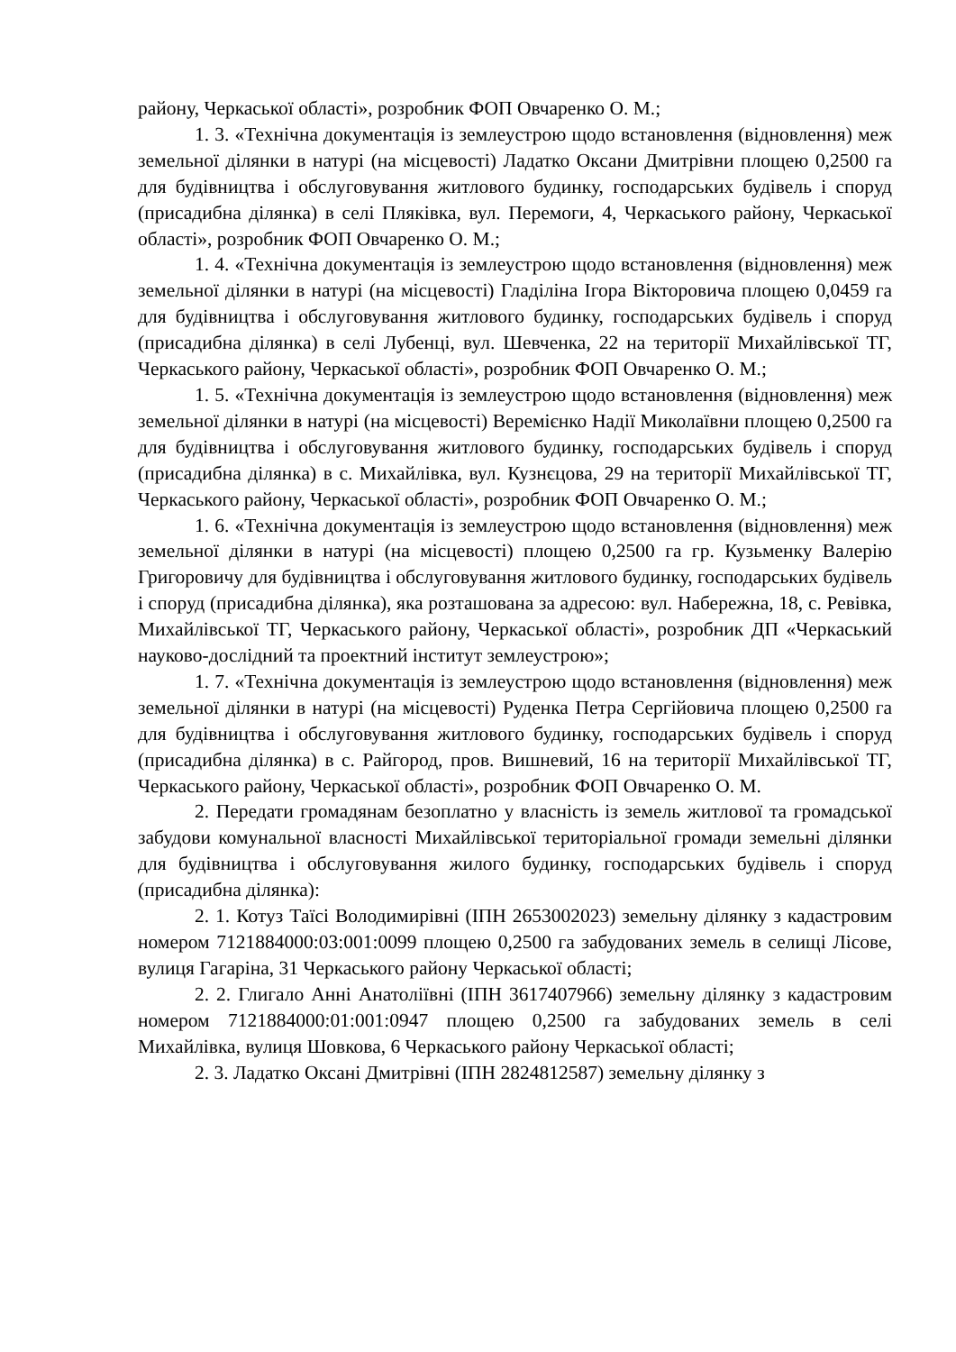району, Черкаської області», розробник ФОП Овчаренко О. М.;
1. 3. «Технічна документація із землеустрою щодо встановлення (відновлення) меж земельної ділянки в натурі (на місцевості) Ладатко Оксани Дмитрівни площею 0,2500 га для будівництва і обслуговування житлового будинку, господарських будівель і споруд (присадибна ділянка) в селі Пляківка, вул. Перемоги, 4, Черкаського району, Черкаської області», розробник ФОП Овчаренко О. М.;
1. 4. «Технічна документація із землеустрою щодо встановлення (відновлення) меж земельної ділянки в натурі (на місцевості) Гладіліна Ігора Вікторовича площею 0,0459 га для будівництва і обслуговування житлового будинку, господарських будівель і споруд (присадибна ділянка) в селі Лубенці, вул. Шевченка, 22 на території Михайлівської ТГ, Черкаського району, Черкаської області», розробник ФОП Овчаренко О. М.;
1. 5. «Технічна документація із землеустрою щодо встановлення (відновлення) меж земельної ділянки в натурі (на місцевості) Веремієнко Надії Миколаївни площею 0,2500 га для будівництва і обслуговування житлового будинку, господарських будівель і споруд (присадибна ділянка) в с. Михайлівка, вул. Кузнєцова, 29 на території Михайлівської ТГ, Черкаського району, Черкаської області», розробник ФОП Овчаренко О. М.;
1. 6. «Технічна документація із землеустрою щодо встановлення (відновлення) меж земельної ділянки в натурі (на місцевості) площею 0,2500 га гр. Кузьменку Валерію Григоровичу для будівництва і обслуговування житлового будинку, господарських будівель і споруд (присадибна ділянка), яка розташована за адресою: вул. Набережна, 18, с. Ревівка, Михайлівської ТГ, Черкаського району, Черкаської області», розробник ДП «Черкаський науково-дослідний та проектний інститут землеустрою»;
1. 7. «Технічна документація із землеустрою щодо встановлення (відновлення) меж земельної ділянки в натурі (на місцевості) Руденка Петра Сергійовича площею 0,2500 га для будівництва і обслуговування житлового будинку, господарських будівель і споруд (присадибна ділянка) в с. Райгород, пров. Вишневий, 16 на території Михайлівської ТГ, Черкаського району, Черкаської області», розробник ФОП Овчаренко О. М.
2. Передати громадянам безоплатно у власність із земель житлової та громадської забудови комунальної власності Михайлівської територіальної громади земельні ділянки для будівництва і обслуговування жилого будинку, господарських будівель і споруд (присадибна ділянка):
2. 1. Котуз Таїсі Володимирівні (ІПН 2653002023) земельну ділянку з кадастровим номером 7121884000:03:001:0099 площею 0,2500 га забудованих земель в селищі Лісове, вулиця Гагаріна, 31 Черкаського району Черкаської області;
2. 2. Глигало Анні Анатоліївні (ІПН 3617407966) земельну ділянку з кадастровим номером 7121884000:01:001:0947 площею 0,2500 га забудованих земель в селі Михайлівка, вулиця Шовкова, 6 Черкаського району Черкаської області;
2. 3. Ладатко Оксані Дмитрівні (ІПН 2824812587) земельну ділянку з